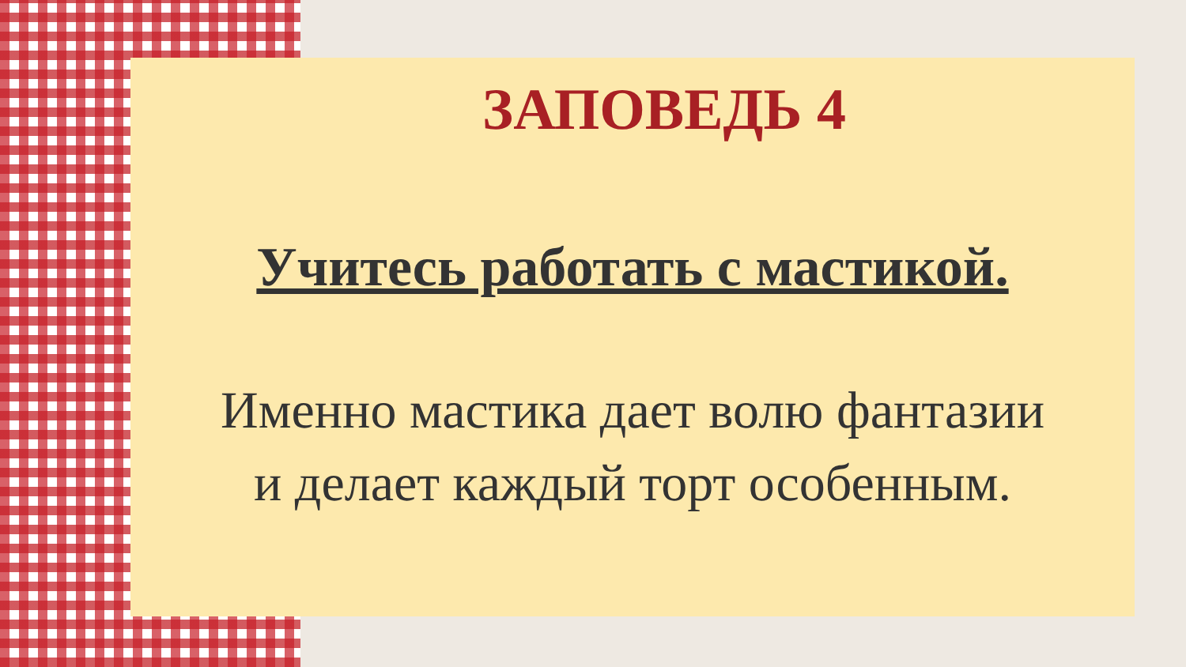ЗАПОВЕДЬ 4
Учитесь работать с мастикой.
Именно мастика дает волю фантазии
и делает каждый торт особенным.